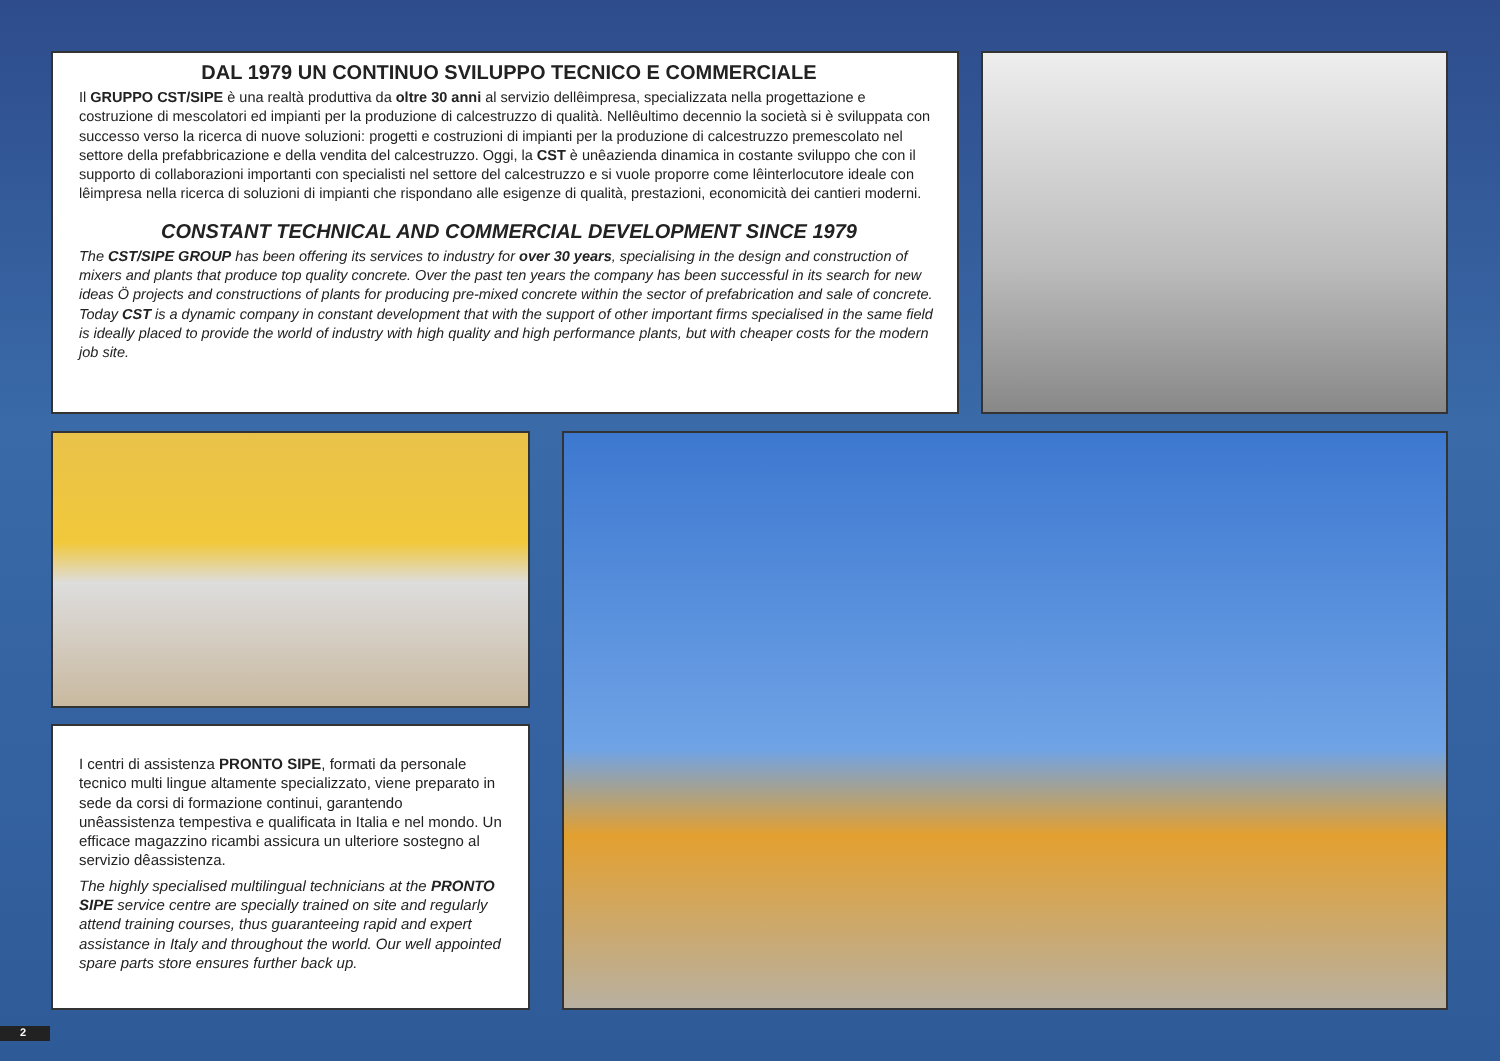DAL 1979 UN CONTINUO SVILUPPO TECNICO E COMMERCIALE
Il GRUPPO CST/SIPE è una realtà produttiva da oltre 30 anni al servizio dellêimpresa, specializzata nella progettazione e costruzione di mescolatori ed impianti per la produzione di calcestruzzo di qualità. Nellêultimo decennio la società si è sviluppata con successo verso la ricerca di nuove soluzioni: progetti e costruzioni di impianti per la produzione di calcestruzzo premescolato nel settore della prefabbricazione e della vendita del calcestruzzo. Oggi, la CST è unêazienda dinamica in costante sviluppo che con il supporto di collaborazioni importanti con specialisti nel settore del calcestruzzo e si vuole proporre come lêinterlocutore ideale con lêimpresa nella ricerca di soluzioni di impianti che rispondano alle esigenze di qualità, prestazioni, economicità dei cantieri moderni.
CONSTANT TECHNICAL AND COMMERCIAL DEVELOPMENT SINCE 1979
The CST/SIPE GROUP has been offering its services to industry for over 30 years, specialising in the design and construction of mixers and plants that produce top quality concrete. Over the past ten years the company has been successful in its search for new ideas Ö projects and constructions of plants for producing pre-mixed concrete within the sector of prefabrication and sale of concrete.
Today CST is a dynamic company in constant development that with the support of other important firms specialised in the same field is ideally placed to provide the world of industry with high quality and high performance plants, but with cheaper costs for the modern job site.
I centri di assistenza PRONTO SIPE, formati da personale tecnico multi lingue altamente specializzato, viene preparato in sede da corsi di formazione continui, garantendo unêassistenza tempestiva e qualificata in Italia e nel mondo. Un efficace magazzino ricambi assicura un ulteriore sostegno al servizio dêassistenza.
The highly specialised multilingual technicians at the PRONTO SIPE service centre are specially trained on site and regularly attend training courses, thus guaranteeing rapid and expert assistance in Italy and throughout the world. Our well appointed spare parts store ensures further back up.
2